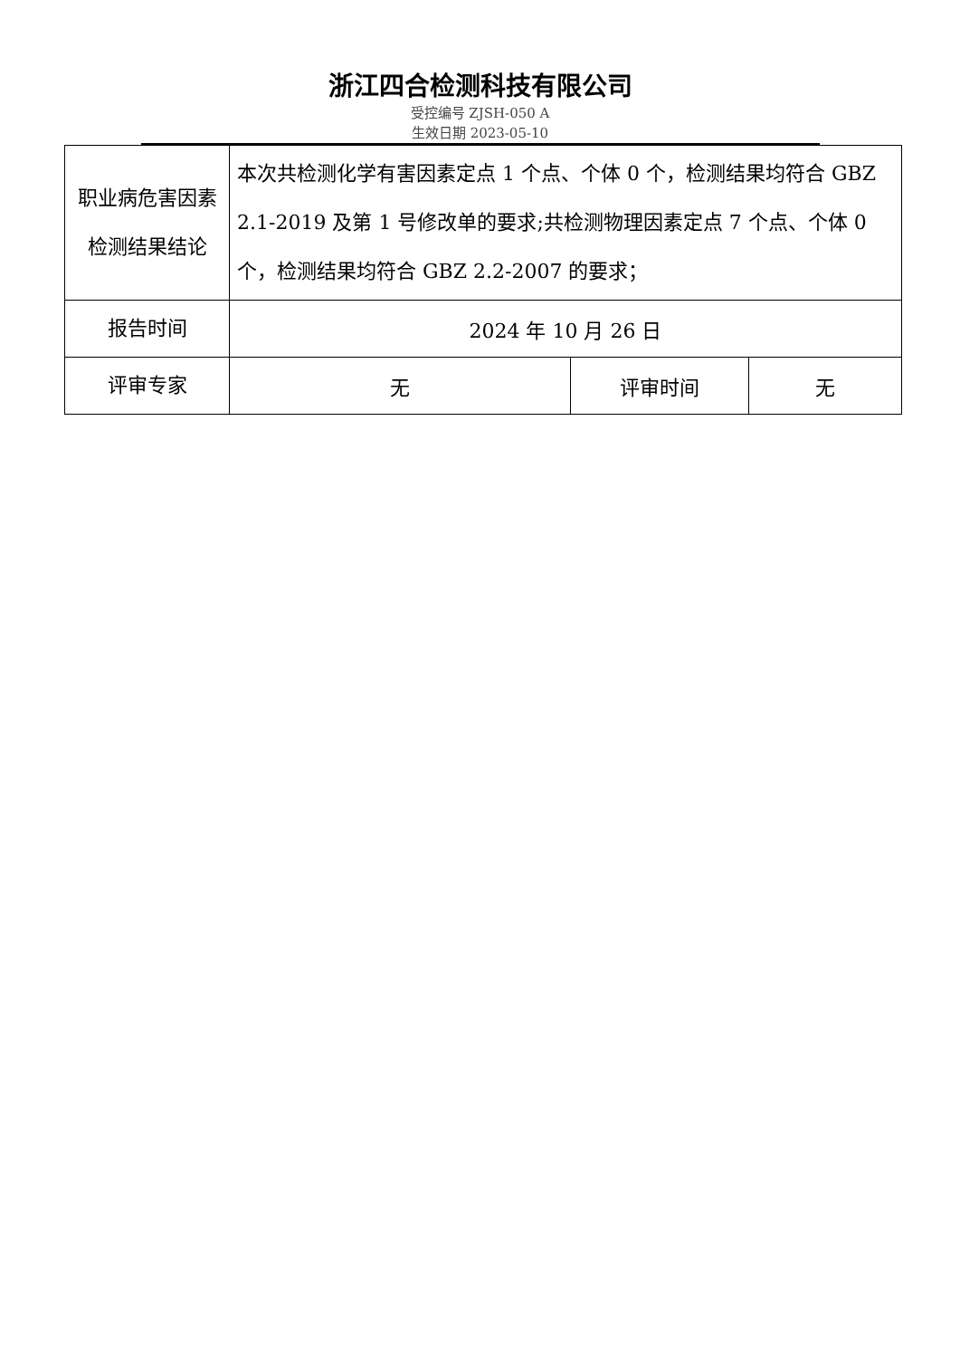浙江四合检测科技有限公司
受控编号 ZJSH-050 A
生效日期 2023-05-10
| 职业病危害因素检测结果结论 | 本次共检测化学有害因素定点 1 个点、个体 0 个，检测结果均符合 GBZ 2.1-2019 及第 1 号修改单的要求;共检测物理因素定点 7 个点、个体 0 个，检测结果均符合 GBZ 2.2-2007 的要求； | | |
| 报告时间 | 2024 年 10 月 26 日 | | |
| 评审专家 | 无 | 评审时间 | 无 |